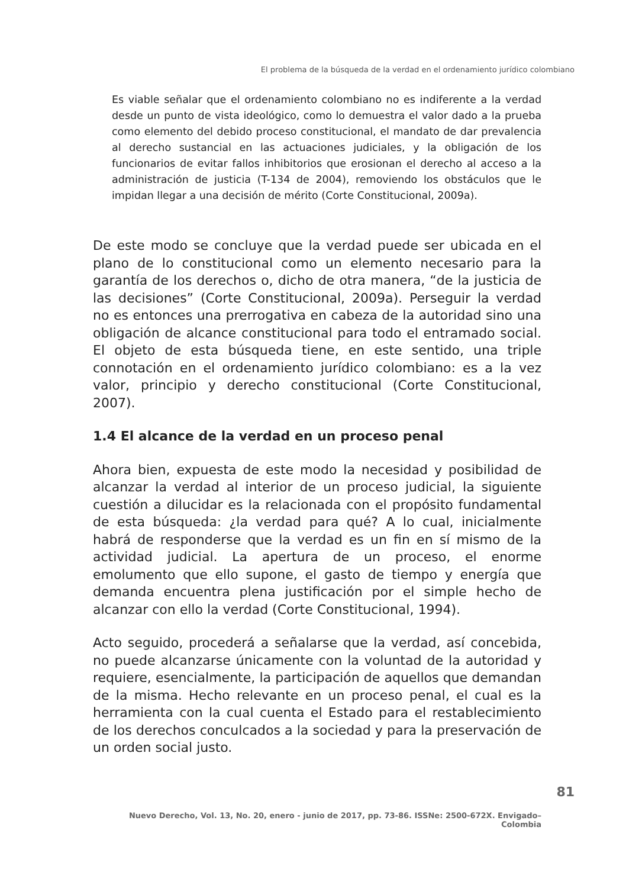El problema de la búsqueda de la verdad en el ordenamiento jurídico colombiano
Es viable señalar que el ordenamiento colombiano no es indiferente a la verdad desde un punto de vista ideológico, como lo demuestra el valor dado a la prueba como elemento del debido proceso constitucional, el mandato de dar prevalencia al derecho sustancial en las actuaciones judiciales, y la obligación de los funcionarios de evitar fallos inhibitorios que erosionan el derecho al acceso a la administración de justicia (T-134 de 2004), removiendo los obstáculos que le impidan llegar a una decisión de mérito (Corte Constitucional, 2009a).
De este modo se concluye que la verdad puede ser ubicada en el plano de lo constitucional como un elemento necesario para la garantía de los derechos o, dicho de otra manera, “de la justicia de las decisiones” (Corte Constitucional, 2009a). Perseguir la verdad no es entonces una prerrogativa en cabeza de la autoridad sino una obligación de alcance constitucional para todo el entramado social. El objeto de esta búsqueda tiene, en este sentido, una triple connotación en el ordenamiento jurídico colombiano: es a la vez valor, principio y derecho constitucional (Corte Constitucional, 2007).
1.4 El alcance de la verdad en un proceso penal
Ahora bien, expuesta de este modo la necesidad y posibilidad de alcanzar la verdad al interior de un proceso judicial, la siguiente cuestión a dilucidar es la relacionada con el propósito fundamental de esta búsqueda: ¿la verdad para qué? A lo cual, inicialmente habrá de responderse que la verdad es un fin en sí mismo de la actividad judicial. La apertura de un proceso, el enorme emolumento que ello supone, el gasto de tiempo y energía que demanda encuentra plena justificación por el simple hecho de alcanzar con ello la verdad (Corte Constitucional, 1994).
Acto seguido, procederá a señalarse que la verdad, así concebida, no puede alcanzarse únicamente con la voluntad de la autoridad y requiere, esencialmente, la participación de aquellos que demandan de la misma. Hecho relevante en un proceso penal, el cual es la herramienta con la cual cuenta el Estado para el restablecimiento de los derechos conculcados a la sociedad y para la preservación de un orden social justo.
81
Nuevo Derecho, Vol. 13, No. 20, enero - junio de 2017, pp. 73-86. ISSNe: 2500-672X. Envigado–Colombia